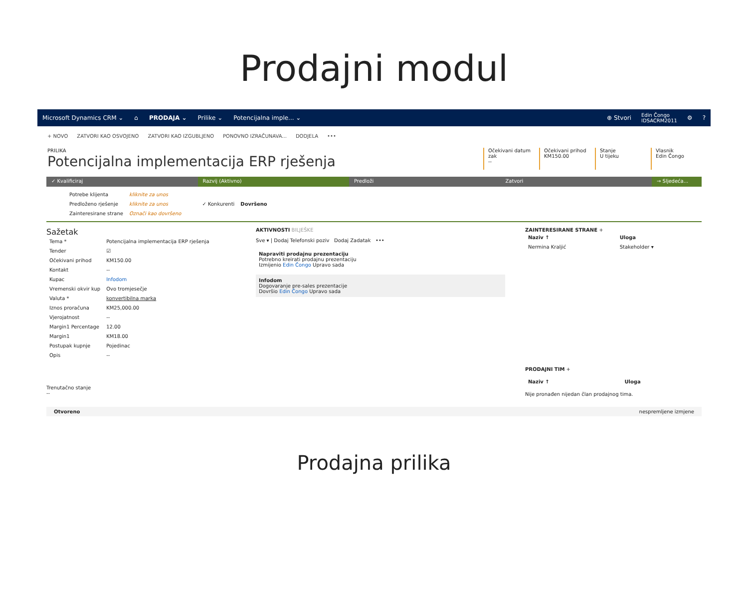Prodajni modul
Microsoft Dynamics CRM ⌄ ⌂ PRODAJA ⌄ Prilike ⌄ Potencijalna imple... ⌄
⊕ Stvori Edin Čongo
IDSACRM2011 ⚙?
+ NOVO ZATVORI KAO OSVOJENO ZATVORI KAO IZGUBLJENO PONOVNO IZRAČUNAVA... DODJELA •••
PRILIKA
Potencijalna implementacija ERP rješenja
Očekivani datum zak
--
Očekivani prihod
KM150.00
Stanje
U tijeku
Vlasnik
Edin Čongo
✓ Kvalificiraj Razvij (Aktivno) Predloži Zatvori → Sljedeća...
| Potrebe klijenta | kliknite za unos |
| Predloženo rješenje | kliknite za unos |
| Zainteresirane strane | Označi kao dovršeno |
| ✓ Konkurenti | Dovršeno |
Sažetak
| Tema * | Potencijalna implementacija ERP rješenja |
| Tender | ☑ |
| Očekivani prihod | KM150.00 |
| Kontakt | -- |
| Kupac | Infodom |
| Vremenski okvir kup | Ovo tromjesečje |
| Valuta * | konvertibilna marka |
| Iznos proračuna | KM25,000.00 |
| Vjerojatnost | -- |
| Margin1 Percentage | 12.00 |
| Margin1 | KM18.00 |
| Postupak kupnje | Pojedinac |
| Opis | -- |
Trenutačno stanje
--
AKTIVNOSTI BILJEŠKE
Sve ▾ | Dodaj Telefonski poziv Dodaj Zadatak •••
Napraviti prodajnu prezentaciju
Potrebno kreirati prodajnu prezentaciju
Izmijenio Edin Čongo Upravo sada
Infodom
Dogovaranje pre-sales prezentacije
Dovršio Edin Čongo Upravo sada
ZAINTERESIRANE STRANE +
| Naziv ↑ | Uloga |
| --- | --- |
| Nermina Kraljić | Stakeholder ▾ |
PRODAJNI TIM +
| Naziv ↑ | Uloga |
| --- | --- |
Nije pronađen nijedan član prodajnog tima.
Otvoreno nespremljene izmjene
Prodajna prilika